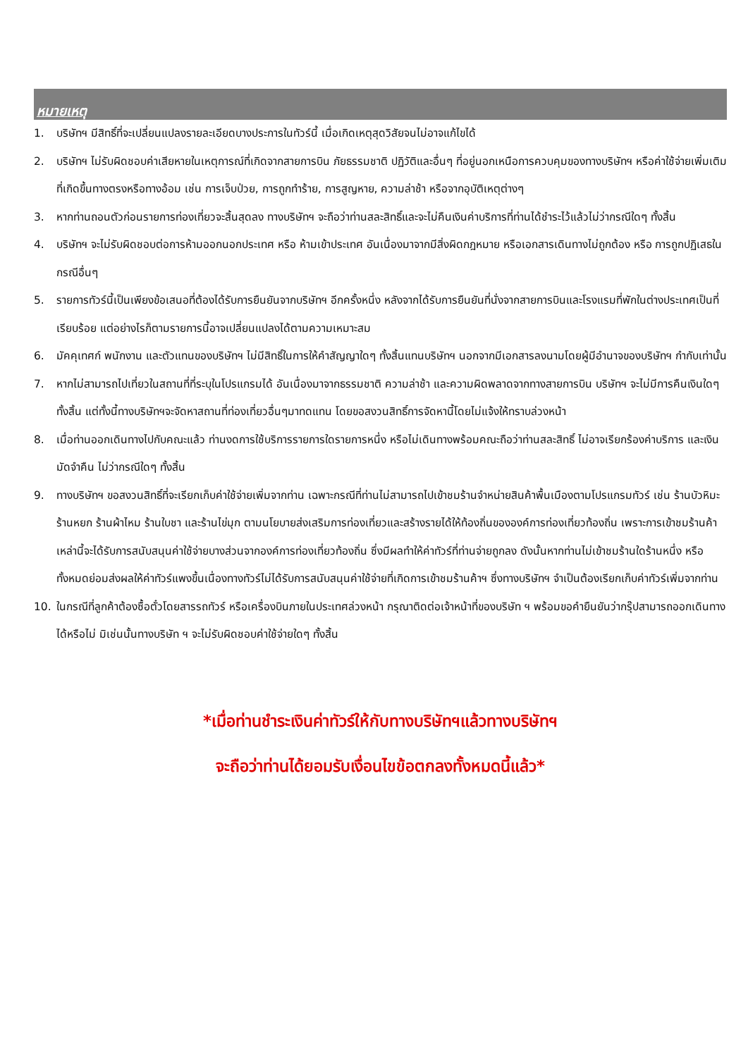หมายเหตุ
1. บริษัทฯ มีสิทธิ์ที่จะเปลี่ยนแปลงรายละเอียดบางประการในทัวร์นี้ เมื่อเกิดเหตุสุดวิสัยจนไม่อาจแก้ไขได้
2. บริษัทฯ ไม่รับผิดชอบค่าเสียหายในเหตุการณ์ที่เกิดจากสายการบิน ภัยธรรมชาติ ปฏิวัติและอื่นๆ ที่อยู่นอกเหนือการควบคุมของทางบริษัทฯ หรือค่าใช้จ่ายเพิ่มเติมที่เกิดขึ้นทางตรงหรือทางอ้อม เช่น การเจ็บป่วย, การถูกทำร้าย, การสูญหาย, ความล่าช้า หรือจากอุบัติเหตุต่างๆ
3. หากท่านถอนตัวก่อนรายการท่องเที่ยวจะสิ้นสุดลง ทางบริษัทฯ จะถือว่าท่านสละสิทธิ์และจะไม่คืนเงินค่าบริการที่ท่านได้ชำระไว้แล้วไม่ว่ากรณีใดๆ ทั้งสิ้น
4. บริษัทฯ จะไม่รับผิดชอบต่อการห้ามออกนอกประเทศ หรือ ห้ามเข้าประเทศ อันเนื่องมาจากมีสิ่งผิดกฎหมาย หรือเอกสารเดินทางไม่ถูกต้อง หรือ การถูกปฏิเสธในกรณีอื่นๆ
5. รายการทัวร์นี้เป็นเพียงข้อเสนอที่ต้องได้รับการยืนยันจากบริษัทฯ อีกครั้งหนึ่ง หลังจากได้รับการยืนยันที่นั่งจากสายการบินและโรงแรมที่พักในต่างประเทศเป็นที่เรียบร้อย แต่อย่างไรก็ตามรายการนี้อาจเปลี่ยนแปลงได้ตามความเหมาะสม
6. มัคคุเทศก์ พนักงาน และตัวแทนของบริษัทฯ ไม่มีสิทธิ์ในการให้คำสัญญาใดๆ ทั้งสิ้นแทนบริษัทฯ นอกจากมีเอกสารลงนามโดยผู้มีอำนาจของบริษัทฯ กำกับเท่านั้น
7. หากไม่สามารถไปเที่ยวในสถานที่ที่ระบุในโปรแกรมได้ อันเนื่องมาจากธรรมชาติ ความล่าช้า และความผิดพลาดจากทางสายการบิน บริษัทฯ จะไม่มีการคืนเงินใดๆ ทั้งสิ้น แต่ทั้งนี้ทางบริษัทฯจะจัดหาสถานที่ท่องเที่ยวอื่นๆมาทดแทน โดยขอสงวนสิทธิ์การจัดหานี้โดยไม่แจ้งให้ทราบล่วงหน้า
8. เมื่อท่านออกเดินทางไปกับคณะแล้ว ท่านงดการใช้บริการรายการใดรายการหนึ่ง หรือไม่เดินทางพร้อมคณะถือว่าท่านสละสิทธิ์ ไม่อาจเรียกร้องค่าบริการ และเงินมัดจำคืน ไม่ว่ากรณีใดๆ ทั้งสิ้น
9. ทางบริษัทฯ ขอสงวนสิทธิ์ที่จะเรียกเก็บค่าใช้จ่ายเพิ่มจากท่าน เฉพาะกรณีที่ท่านไม่สามารถไปเข้าชมร้านจำหน่ายสินค้าพื้นเมืองตามโปรแกรมทัวร์ เช่น ร้านบัวหิมะ ร้านหยก ร้านผ้าไหม ร้านใบชา และร้านไข่มุก ตามนโยบายส่งเสริมการท่องเที่ยวและสร้างรายได้ให้ท้องถิ่นขององค์การท่องเที่ยวท้องถิ่น เพราะการเข้าชมร้านค้าเหล่านี้จะได้รับการสนับสนุนค่าใช้จ่ายบางส่วนจากองค์การท่องเที่ยวท้องถิ่น ซึ่งมีผลทำให้ค่าทัวร์ที่ท่านจ่ายถูกลง ดังนั้นหากท่านไม่เข้าชมร้านใดร้านหนึ่ง หรือทั้งหมดย่อมส่งผลให้ค่าทัวร์แพงขึ้นเนื่องทางทัวร์ไม่ได้รับการสนับสนุนค่าใช้จ่ายที่เกิดการเข้าชมร้านค้าฯ ซึ่งทางบริษัทฯ จำเป็นต้องเรียกเก็บค่าทัวร์เพิ่มจากท่าน
10. ในกรณีที่ลูกค้าต้องซื้อตั๋วโดยสารรถทัวร์ หรือเครื่องบินภายในประเทศล่วงหน้า กรุณาติดต่อเจ้าหน้าที่ของบริษัท ฯ พร้อมขอคำยืนยันว่ากรุ๊ปสามารถออกเดินทางได้หรือไม่ มิเช่นนั้นทางบริษัท ฯ จะไม่รับผิดชอบค่าใช้จ่ายใดๆ ทั้งสิ้น
*เมื่อท่านชำระเงินค่าทัวร์ให้กับทางบริษัทฯแล้วทางบริษัทฯ
จะถือว่าท่านได้ยอมรับเงื่อนไขข้อตกลงทั้งหมดนี้แล้ว*